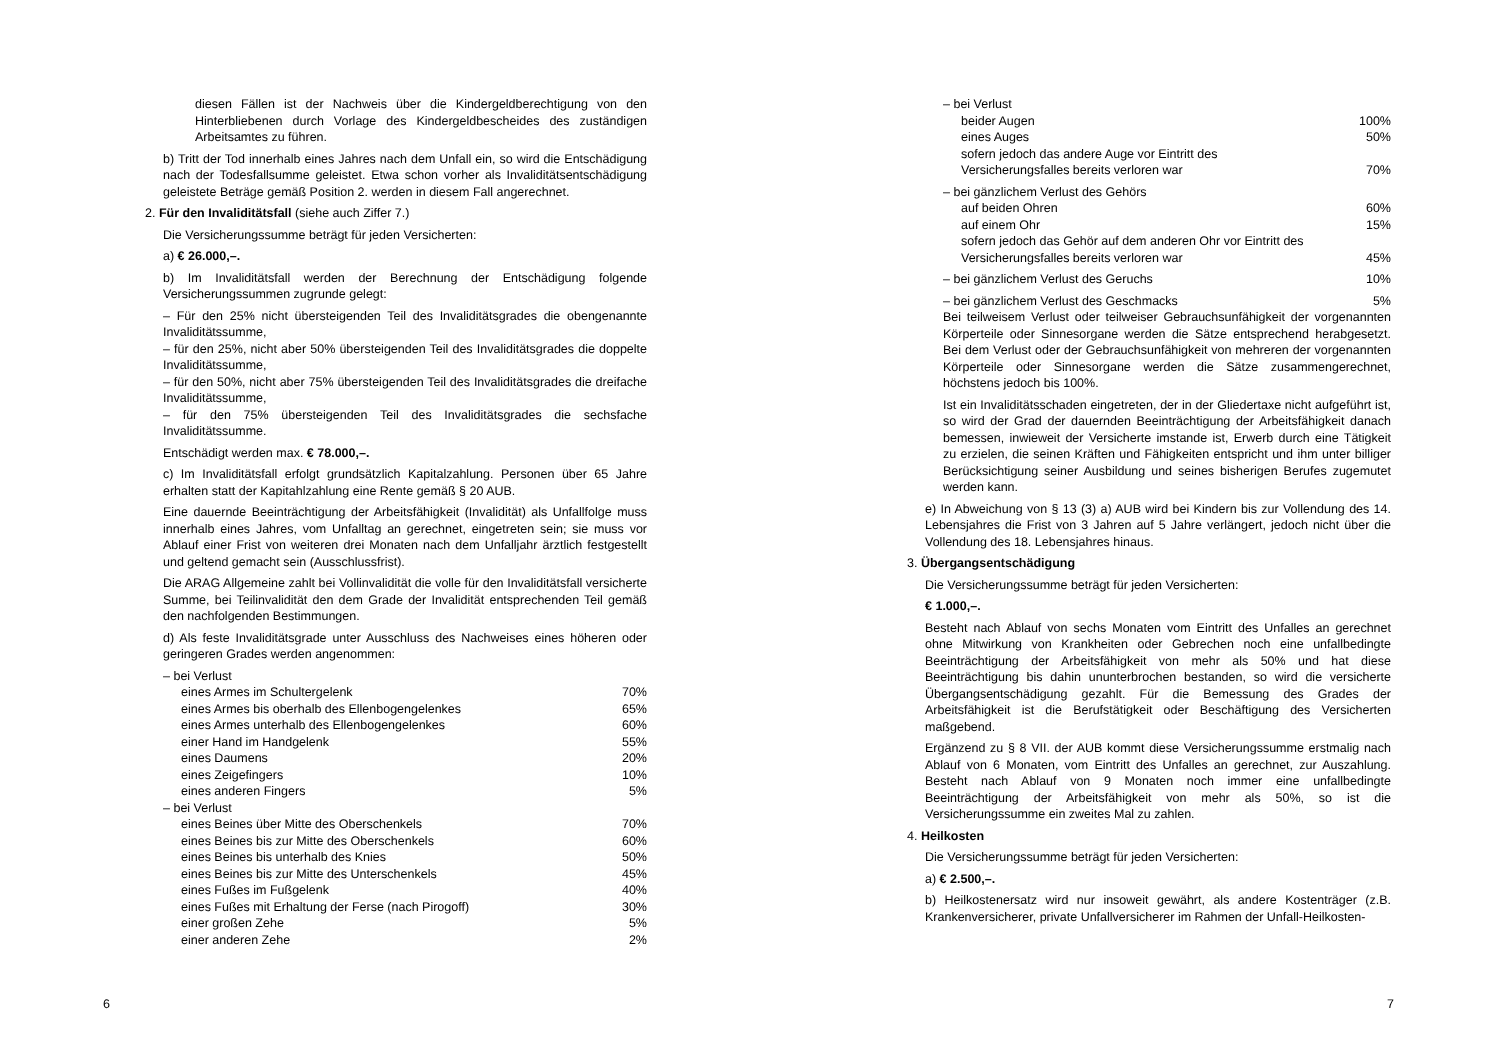diesen Fällen ist der Nachweis über die Kindergeldberechtigung von den Hinterbliebenen durch Vorlage des Kindergeldbescheides des zuständigen Arbeitsamtes zu führen.
b) Tritt der Tod innerhalb eines Jahres nach dem Unfall ein, so wird die Entschädigung nach der Todesfallsumme geleistet. Etwa schon vorher als Invaliditätsentschädigung geleistete Beträge gemäß Position 2. werden in diesem Fall angerechnet.
2. Für den Invaliditätsfall (siehe auch Ziffer 7.)
Die Versicherungssumme beträgt für jeden Versicherten:
a) € 26.000,–.
b) Im Invaliditätsfall werden der Berechnung der Entschädigung folgende Versicherungssummen zugrunde gelegt:
– Für den 25% nicht übersteigenden Teil des Invaliditätsgrades die obengenannte Invaliditätssumme,
– für den 25%, nicht aber 50% übersteigenden Teil des Invaliditätsgrades die doppelte Invaliditätssumme,
– für den 50%, nicht aber 75% übersteigenden Teil des Invaliditätsgrades die dreifache Invaliditätssumme,
– für den 75% übersteigenden Teil des Invaliditätsgrades die sechsfache Invaliditätssumme.
Entschädigt werden max. € 78.000,–.
c) Im Invaliditätsfall erfolgt grundsätzlich Kapitalzahlung. Personen über 65 Jahre erhalten statt der Kapitahlzahlung eine Rente gemäß § 20 AUB.
Eine dauernde Beeinträchtigung der Arbeitsfähigkeit (Invalidität) als Unfallfolge muss innerhalb eines Jahres, vom Unfalltag an gerechnet, eingetreten sein; sie muss vor Ablauf einer Frist von weiteren drei Monaten nach dem Unfalljahr ärztlich festgestellt und geltend gemacht sein (Ausschlussfrist).
Die ARAG Allgemeine zahlt bei Vollinvalidität die volle für den Invaliditätsfall versicherte Summe, bei Teilinvalidität den dem Grade der Invalidität entsprechenden Teil gemäß den nachfolgenden Bestimmungen.
d) Als feste Invaliditätsgrade unter Ausschluss des Nachweises eines höheren oder geringeren Grades werden angenommen:
| – bei Verlust | |
| eines Armes im Schultergelenk | 70% |
| eines Armes bis oberhalb des Ellenbogengelenkes | 65% |
| eines Armes unterhalb des Ellenbogengelenkes | 60% |
| einer Hand im Handgelenk | 55% |
| eines Daumens | 20% |
| eines Zeigefingers | 10% |
| eines anderen Fingers | 5% |
| – bei Verlust | |
| eines Beines über Mitte des Oberschenkels | 70% |
| eines Beines bis zur Mitte des Oberschenkels | 60% |
| eines Beines bis unterhalb des Knies | 50% |
| eines Beines bis zur Mitte des Unterschenkels | 45% |
| eines Fußes im Fußgelenk | 40% |
| eines Fußes mit Erhaltung der Ferse (nach Pirogoff) | 30% |
| einer großen Zehe | 5% |
| einer anderen Zehe | 2% |
6
| – bei Verlust | |
| beider Augen | 100% |
| eines Auges | 50% |
| sofern jedoch das andere Auge vor Eintritt des Versicherungsfalles bereits verloren war | 70% |
| – bei gänzlichem Verlust des Gehörs | |
| auf beiden Ohren | 60% |
| auf einem Ohr | 15% |
| sofern jedoch das Gehör auf dem anderen Ohr vor Eintritt des Versicherungsfalles bereits verloren war | 45% |
| – bei gänzlichem Verlust des Geruchs | 10% |
| – bei gänzlichem Verlust des Geschmacks | 5% |
Bei teilweisem Verlust oder teilweiser Gebrauchsunfähigkeit der vorgenannten Körperteile oder Sinnesorgane werden die Sätze entsprechend herabgesetzt. Bei dem Verlust oder der Gebrauchsunfähigkeit von mehreren der vorgenannten Körperteile oder Sinnesorgane werden die Sätze zusammengerechnet, höchstens jedoch bis 100%.
Ist ein Invaliditätsschaden eingetreten, der in der Gliedertaxe nicht aufgeführt ist, so wird der Grad der dauernden Beeinträchtigung der Arbeitsfähigkeit danach bemessen, inwieweit der Versicherte imstande ist, Erwerb durch eine Tätigkeit zu erzielen, die seinen Kräften und Fähigkeiten entspricht und ihm unter billiger Berücksichtigung seiner Ausbildung und seines bisherigen Berufes zugemutet werden kann.
e) In Abweichung von § 13 (3) a) AUB wird bei Kindern bis zur Vollendung des 14. Lebensjahres die Frist von 3 Jahren auf 5 Jahre verlängert, jedoch nicht über die Vollendung des 18. Lebensjahres hinaus.
3. Übergangsentschädigung
Die Versicherungssumme beträgt für jeden Versicherten:
€ 1.000,–.
Besteht nach Ablauf von sechs Monaten vom Eintritt des Unfalles an gerechnet ohne Mitwirkung von Krankheiten oder Gebrechen noch eine unfallbedingte Beeinträchtigung der Arbeitsfähigkeit von mehr als 50% und hat diese Beeinträchtigung bis dahin ununterbrochen bestanden, so wird die versicherte Übergangsentschädigung gezahlt. Für die Bemessung des Grades der Arbeitsfähigkeit ist die Berufstätigkeit oder Beschäftigung des Versicherten maßgebend.
Ergänzend zu § 8 VII. der AUB kommt diese Versicherungssumme erstmalig nach Ablauf von 6 Monaten, vom Eintritt des Unfalles an gerechnet, zur Auszahlung. Besteht nach Ablauf von 9 Monaten noch immer eine unfallbedingte Beeinträchtigung der Arbeitsfähigkeit von mehr als 50%, so ist die Versicherungssumme ein zweites Mal zu zahlen.
4. Heilkosten
Die Versicherungssumme beträgt für jeden Versicherten:
a) € 2.500,–.
b) Heilkostenersatz wird nur insoweit gewährt, als andere Kostenträger (z.B. Krankenversicherer, private Unfallversicherer im Rahmen der Unfall-Heilkosten-
7